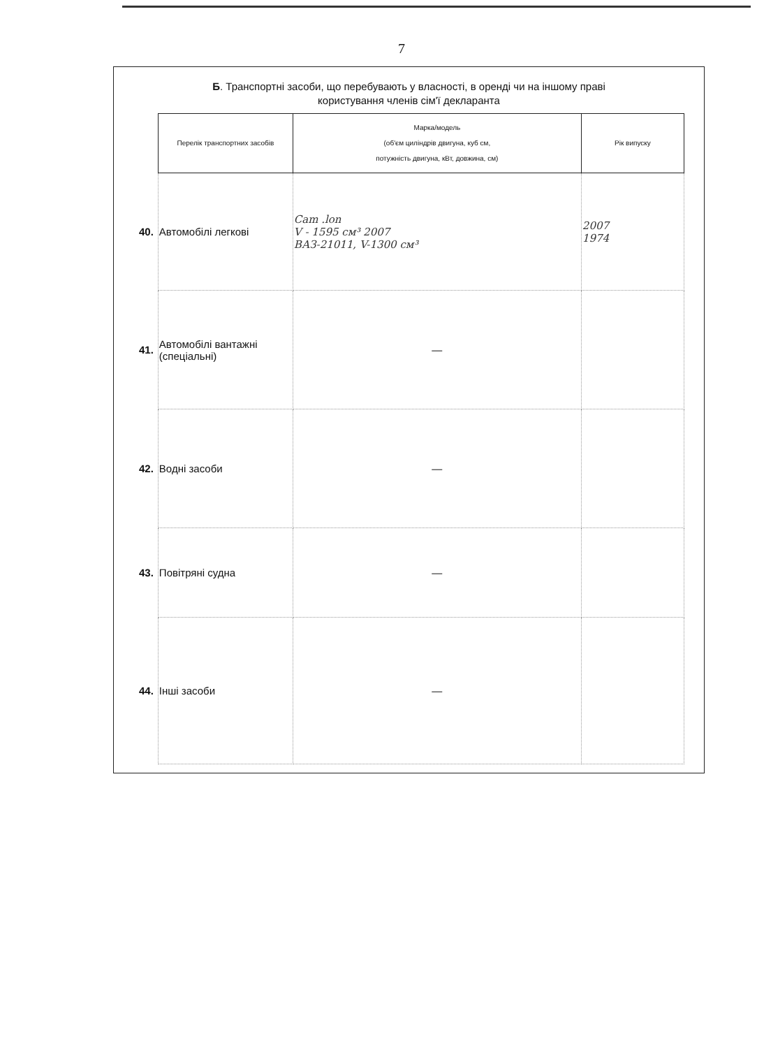7
Б. Транспортні засоби, що перебувають у власності, в оренді чи на іншому праві
користування членів сім'ї декларанта
| | Перелік транспортних засобів | Марка/модель (об'єм циліндрів двигуна, куб см, потужність двигуна, кВт, довжина, см) | Рік випуску |
| 40. | Автомобілі легкові | Cam .lon V - 1595 см³ 2007 ВАЗ-21011, V-1300 см³ | 2007 1974 |
| 41. | Автомобілі вантажні (спеціальні) | — | |
| 42. | Водні засоби | — | |
| 43. | Повітряні судна | — | |
| 44. | Інші засоби | — | |